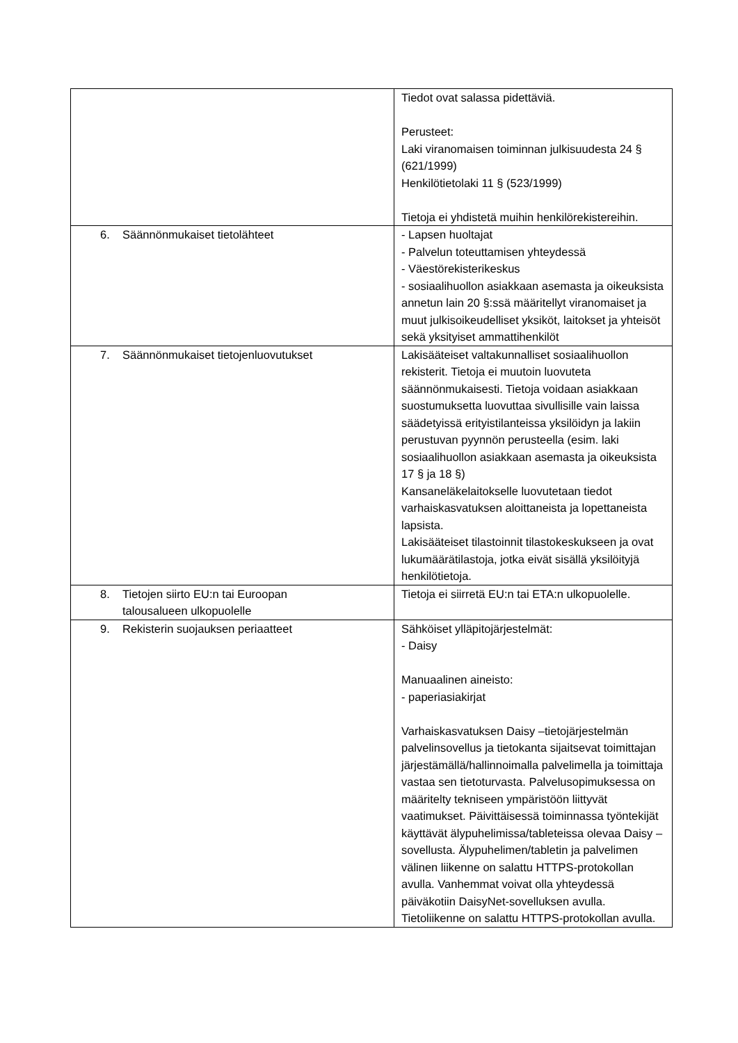| | Tiedot ovat salassa pidettäviä. Perusteet: Laki viranomaisen toiminnan julkisuudesta 24 § (621/1999) Henkilötietolaki 11 § (523/1999) Tietoja ei yhdistetä muihin henkilörekistereihin. |
| 6. Säännönmukaiset tietolähteet | - Lapsen huoltajat - Palvelun toteuttamisen yhteydessä - Väestörekisterikeskus - sosiaalihuollon asiakkaan asemasta ja oikeuksista annetun lain 20 §:ssä määritellyt viranomaiset ja muut julkisoikeudelliset yksiköt, laitokset ja yhteisöt sekä yksityiset ammattihenkilöt |
| 7. Säännönmukaiset tietojenluovutukset | Lakisääteiset valtakunnalliset sosiaalihuollon rekisterit. Tietoja ei muutoin luovuteta säännönmukaisesti. Tietoja voidaan asiakkaan suostumuksetta luovuttaa sivullisille vain laissa säädetyissä erityistilanteissa yksilöidyn ja lakiin perustuvan pyynnön perusteella (esim. laki sosiaalihuollon asiakkaan asemasta ja oikeuksista 17 § ja 18 §) Kansaneläkelaitokselle luovutetaan tiedot varhaiskasvatuksen aloittaneista ja lopettaneista lapsista. Lakisääteiset tilastoinnit tilastokeskukseen ja ovat lukumäärätilastoja, jotka eivät sisällä yksilöityjä henkilötietoja. |
| 8. Tietojen siirto EU:n tai Euroopan talousalueen ulkopuolelle | Tietoja ei siirretä EU:n tai ETA:n ulkopuolelle. |
| 9. Rekisterin suojauksen periaatteet | Sähköiset ylläpitojärjestelmät: - Daisy Manuaalinen aineisto: - paperiasiakirjat Varhaiskasvatuksen Daisy –tietojärjestelmän palvelinsovellus ja tietokanta sijaitsevat toimittajan järjestämällä/hallinnoimalla palvelimella ja toimittaja vastaa sen tietoturvasta. Palvelusopimuksessa on määritelty tekniseen ympäristöön liittyvät vaatimukset. Päivittäisessä toiminnassa työntekijät käyttävät älypuhelimissa/tableteissa olevaa Daisy –sovellusta. Älypuhelimen/tabletin ja palvelimen välinen liikenne on salattu HTTPS-protokollan avulla. Vanhemmat voivat olla yhteydessä päiväkotiin DaisyNet-sovelluksen avulla. Tietoliikenne on salattu HTTPS-protokollan avulla. |